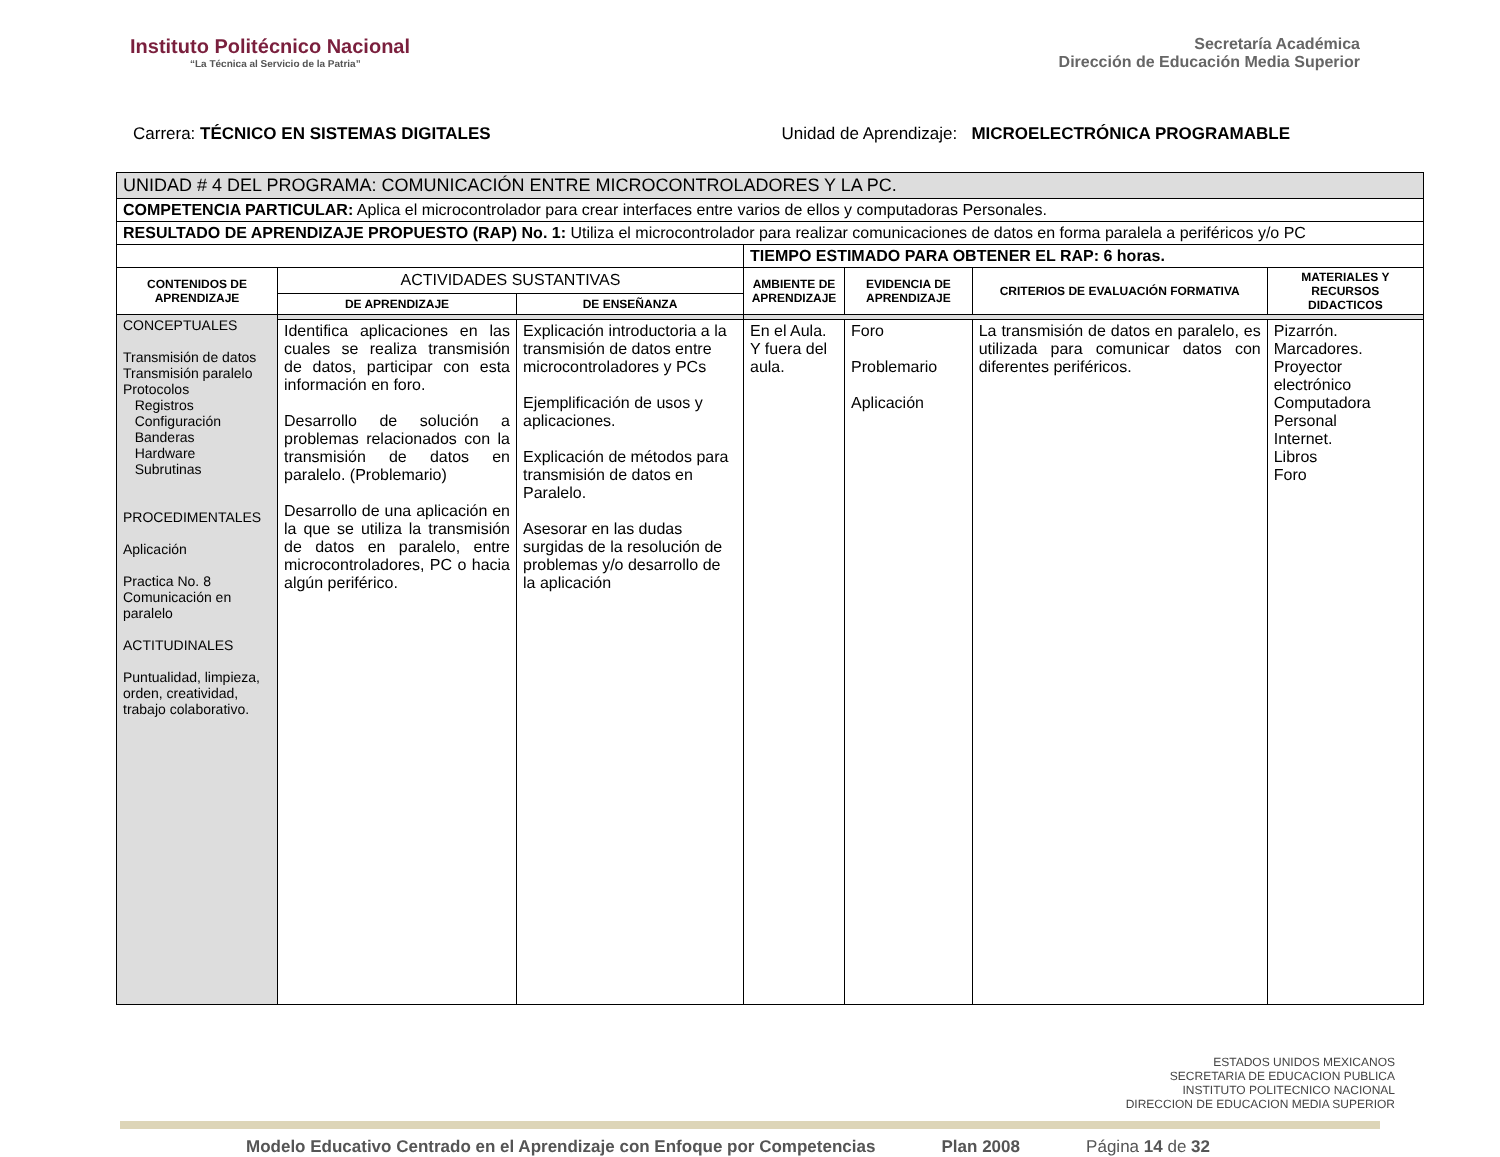Instituto Politécnico Nacional
“La Técnica al Servicio de la Patria”
Secretaría Académica
Dirección de Educación Media Superior
Carrera: TÉCNICO EN SISTEMAS DIGITALES
Unidad de Aprendizaje: MICROELECTRÓNICA PROGRAMABLE
| UNIDAD # 4 DEL PROGRAMA: COMUNICACIÓN ENTRE MICROCONTROLADORES Y LA PC. | | | | | | |
| COMPETENCIA PARTICULAR: Aplica el microcontrolador para crear interfaces entre varios de ellos y computadoras Personales. | | | | | | |
| RESULTADO DE APRENDIZAJE PROPUESTO (RAP) No. 1: Utiliza el microcontrolador para realizar comunicaciones de datos en forma paralela a periféricos y/o PC | | | | | | |
| | | | TIEMPO ESTIMADO PARA OBTENER EL RAP: 6 horas. | | | |
| CONTENIDOS DE APRENDIZAJE | ACTIVIDADES SUSTANTIVAS | | AMBIENTE DE APRENDIZAJE | EVIDENCIA DE APRENDIZAJE | CRITERIOS DE EVALUACIÓN FORMATIVA | MATERIALES Y RECURSOS DIDACTICOS |
| | DE APRENDIZAJE | DE ENSEÑANZA | | | | |
| CONCEPTUALES Transmisión de datos Transmisión paralelo Protocolos Registros Configuración Banderas Hardware Subrutinas PROCEDIMENTALES Aplicación Practica No. 8 Comunicación en paralelo ACTITUDINALES Puntualidad, limpieza, orden, creatividad, trabajo colaborativo. | | | | | | |
| | Identifica aplicaciones en las cuales se realiza transmisión de datos, participar con esta información en foro. Desarrollo de solución a problemas relacionados con la transmisión de datos en paralelo. (Problemario) Desarrollo de una aplicación en la que se utiliza la transmisión de datos en paralelo, entre microcontroladores, PC o hacia algún periférico. | Explicación introductoria a la transmisión de datos entre microcontroladores y PCs Ejemplificación de usos y aplicaciones. Explicación de métodos para transmisión de datos en Paralelo. Asesorar en las dudas surgidas de la resolución de problemas y/o desarrollo de la aplicación | En el Aula. Y fuera del aula. | Foro Problemario Aplicación | La transmisión de datos en paralelo, es utilizada para comunicar datos con diferentes periféricos. | Pizarrón. Marcadores. Proyector electrónico Computadora Personal Internet. Libros Foro |
ESTADOS UNIDOS MEXICANOS
SECRETARIA DE EDUCACION PUBLICA
INSTITUTO POLITECNICO NACIONAL
DIRECCION DE EDUCACION MEDIA SUPERIOR
Modelo Educativo Centrado en el Aprendizaje con Enfoque por Competencias Plan 2008 Página 14 de 32